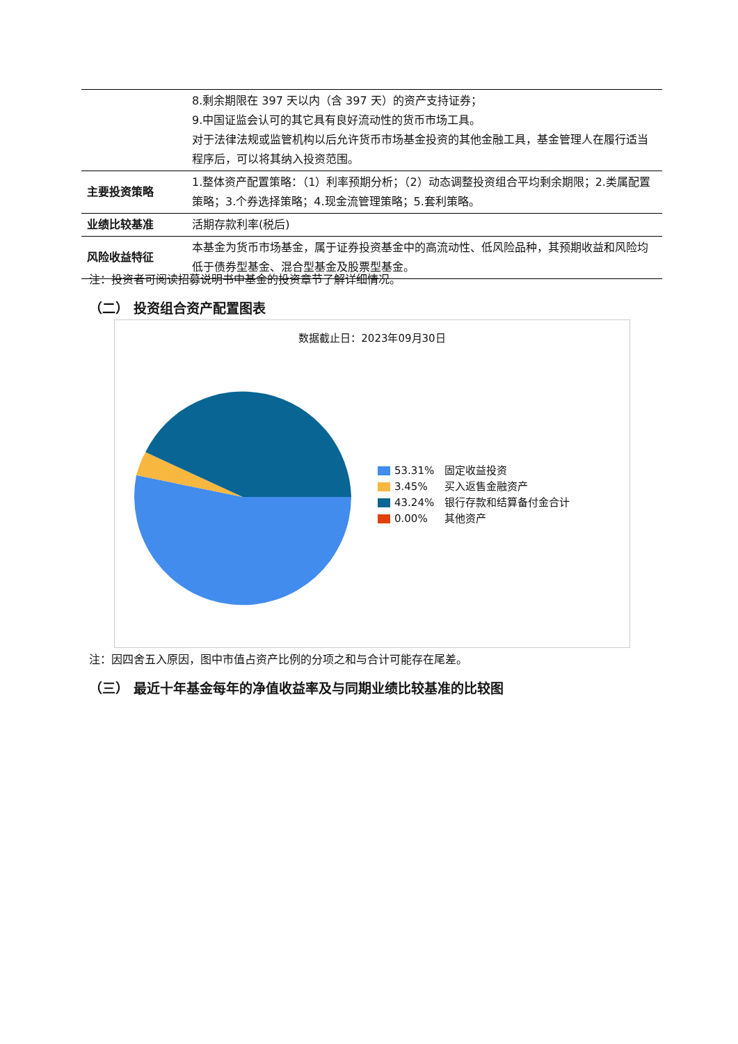| | 8.剩余期限在 397 天以内（含 397 天）的资产支持证券； 9.中国证监会认可的其它具有良好流动性的货币市场工具。 对于法律法规或监管机构以后允许货币市场基金投资的其他金融工具，基金管理人在履行适当程序后，可以将其纳入投资范围。 |
| 主要投资策略 | 1.整体资产配置策略：（1）利率预期分析；（2）动态调整投资组合平均剩余期限；2.类属配置策略；3.个券选择策略；4.现金流管理策略；5.套利策略。 |
| 业绩比较基准 | 活期存款利率(税后) |
| 风险收益特征 | 本基金为货币市场基金，属于证券投资基金中的高流动性、低风险品种，其预期收益和风险均低于债券型基金、混合型基金及股票型基金。 |
注：投资者可阅读招募说明书中基金的投资章节了解详细情况。
（二） 投资组合资产配置图表
数据截止日：2023年09月30日
53.31% 固定收益投资
3.45% 买入返售金融资产
43.24% 银行存款和结算备付金合计
0.00% 其他资产
注：因四舍五入原因，图中市值占资产比例的分项之和与合计可能存在尾差。
（三） 最近十年基金每年的净值收益率及与同期业绩比较基准的比较图